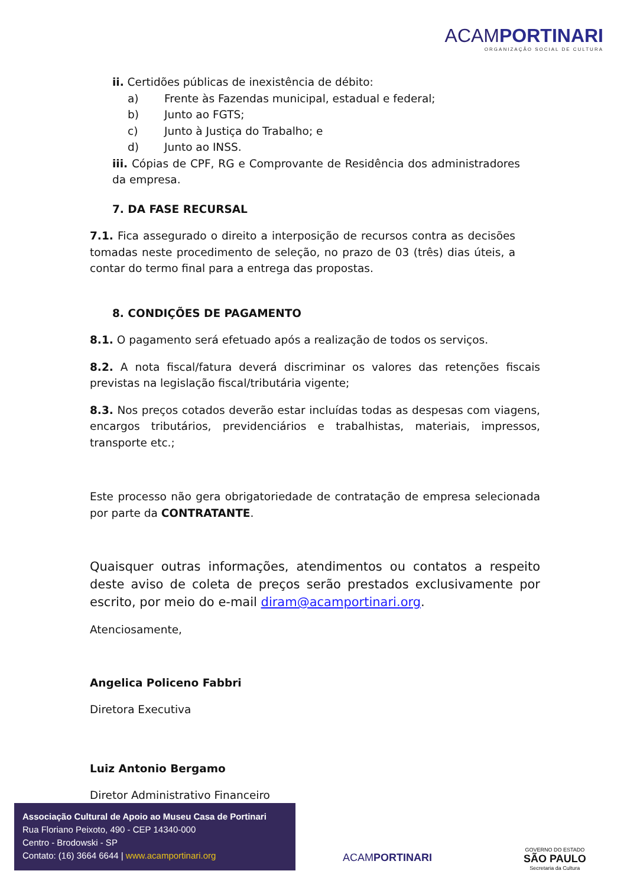ACAMPORTINARI
ORGANIZAÇÃO SOCIAL DE CULTURA
ii. Certidões públicas de inexistência de débito:
a) Frente às Fazendas municipal, estadual e federal;
b) Junto ao FGTS;
c) Junto à Justiça do Trabalho; e
d) Junto ao INSS.
iii. Cópias de CPF, RG e Comprovante de Residência dos administradores da empresa.
7. DA FASE RECURSAL
7.1. Fica assegurado o direito a interposição de recursos contra as decisões tomadas neste procedimento de seleção, no prazo de 03 (três) dias úteis, a contar do termo final para a entrega das propostas.
8. CONDIÇÕES DE PAGAMENTO
8.1. O pagamento será efetuado após a realização de todos os serviços.
8.2. A nota fiscal/fatura deverá discriminar os valores das retenções fiscais previstas na legislação fiscal/tributária vigente;
8.3. Nos preços cotados deverão estar incluídas todas as despesas com viagens, encargos tributários, previdenciários e trabalhistas, materiais, impressos, transporte etc.;
Este processo não gera obrigatoriedade de contratação de empresa selecionada por parte da CONTRATANTE.
Quaisquer outras informações, atendimentos ou contatos a respeito deste aviso de coleta de preços serão prestados exclusivamente por escrito, por meio do e-mail diram@acamportinari.org.
Atenciosamente,
Angelica Policeno Fabbri
Diretora Executiva
Luiz Antonio Bergamo
Diretor Administrativo Financeiro
Associação Cultural de Apoio ao Museu Casa de Portinari
Rua Floriano Peixoto, 490 - CEP 14340-000
Centro - Brodowski - SP
Contato: (16) 3664 6644 | www.acamportinari.org
ACAMPORTINARI
GOVERNO DO ESTADO
SÃO PAULO
Secretaria da Cultura